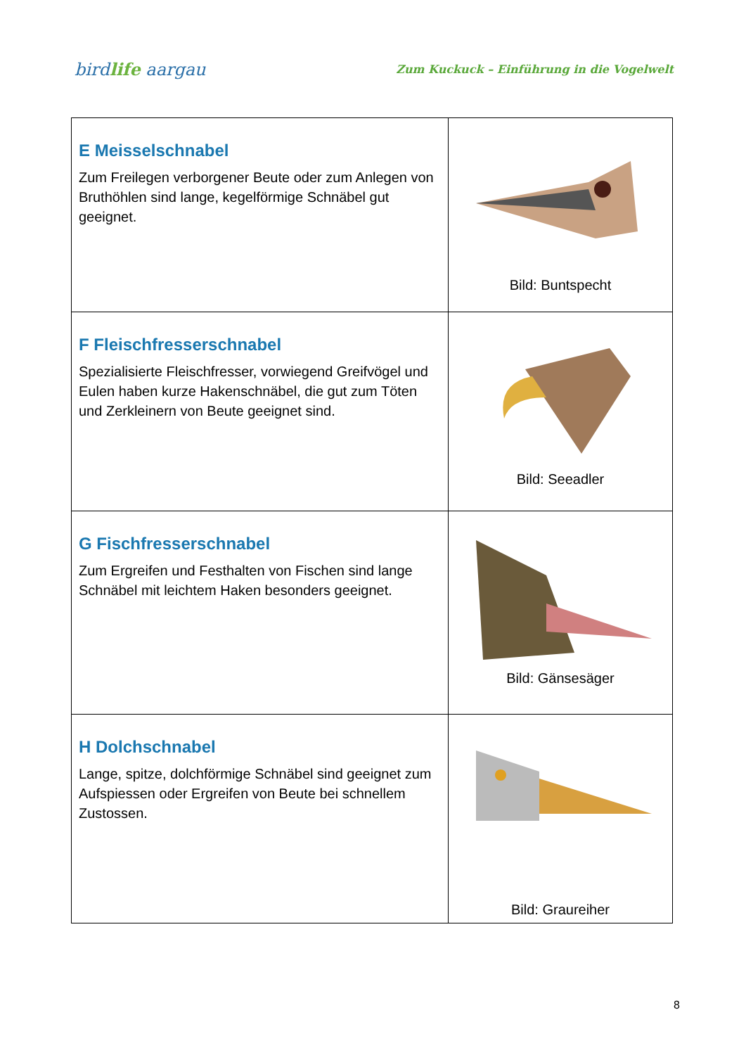birdlife aargau
Zum Kuckuck – Einführung in die Vogelwelt
| E Meisselschnabel Zum Freilegen verborgener Beute oder zum Anlegen von Bruthöhlen sind lange, kegelförmige Schnäbel gut geeignet. | Bild: Buntspecht |
| F Fleischfresserschnabel Spezialisierte Fleischfresser, vorwiegend Greifvögel und Eulen haben kurze Hakenschnäbel, die gut zum Töten und Zerkleinern von Beute geeignet sind. | Bild: Seeadler |
| G Fischfresserschnabel Zum Ergreifen und Festhalten von Fischen sind lange Schnäbel mit leichtem Haken besonders geeignet. | Bild: Gänsesäger |
| H Dolchschnabel Lange, spitze, dolchförmige Schnäbel sind geeignet zum Aufspiessen oder Ergreifen von Beute bei schnellem Zustossen. | Bild: Graureiher |
8